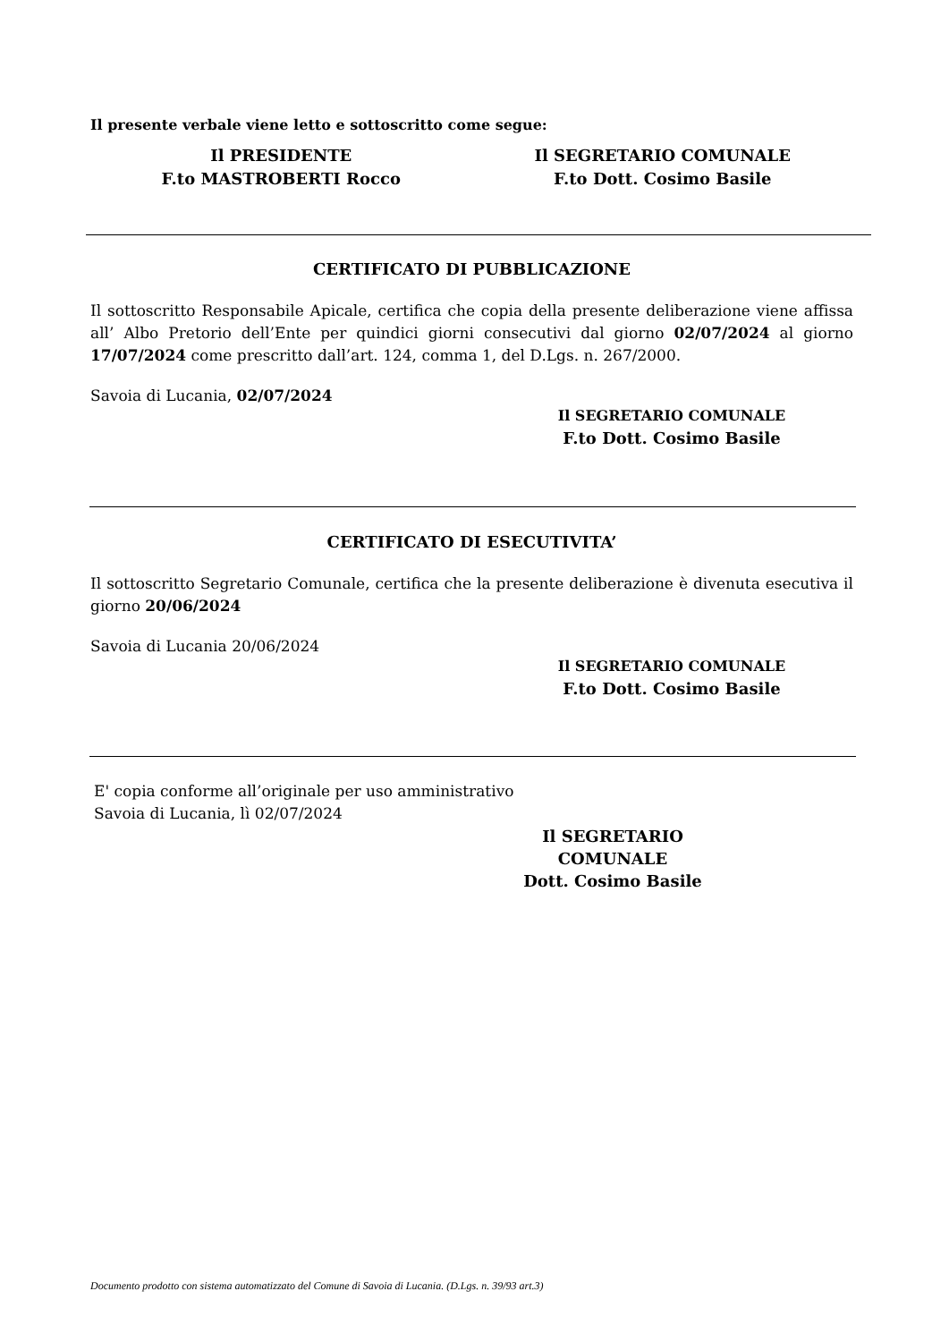Il presente verbale viene letto e sottoscritto come segue:
Il PRESIDENTE
F.to MASTROBERTI Rocco
Il SEGRETARIO COMUNALE
F.to Dott. Cosimo Basile
CERTIFICATO DI PUBBLICAZIONE
Il sottoscritto Responsabile Apicale, certifica che copia della presente deliberazione viene affissa all’ Albo Pretorio dell’Ente per quindici giorni consecutivi dal giorno 02/07/2024 al giorno 17/07/2024 come prescritto dall’art. 124, comma 1, del D.Lgs. n. 267/2000.
Savoia di Lucania, 02/07/2024
Il SEGRETARIO COMUNALE
F.to Dott. Cosimo Basile
CERTIFICATO DI ESECUTIVITA’
Il sottoscritto Segretario Comunale, certifica che la presente deliberazione è divenuta esecutiva il giorno 20/06/2024
Savoia di Lucania 20/06/2024
Il SEGRETARIO COMUNALE
F.to Dott. Cosimo Basile
E' copia conforme all’originale per uso amministrativo
Savoia di Lucania, lì 02/07/2024
Il SEGRETARIO COMUNALE
Dott. Cosimo Basile
Documento prodotto con sistema automatizzato del Comune di Savoia di Lucania. (D.Lgs. n. 39/93 art.3)